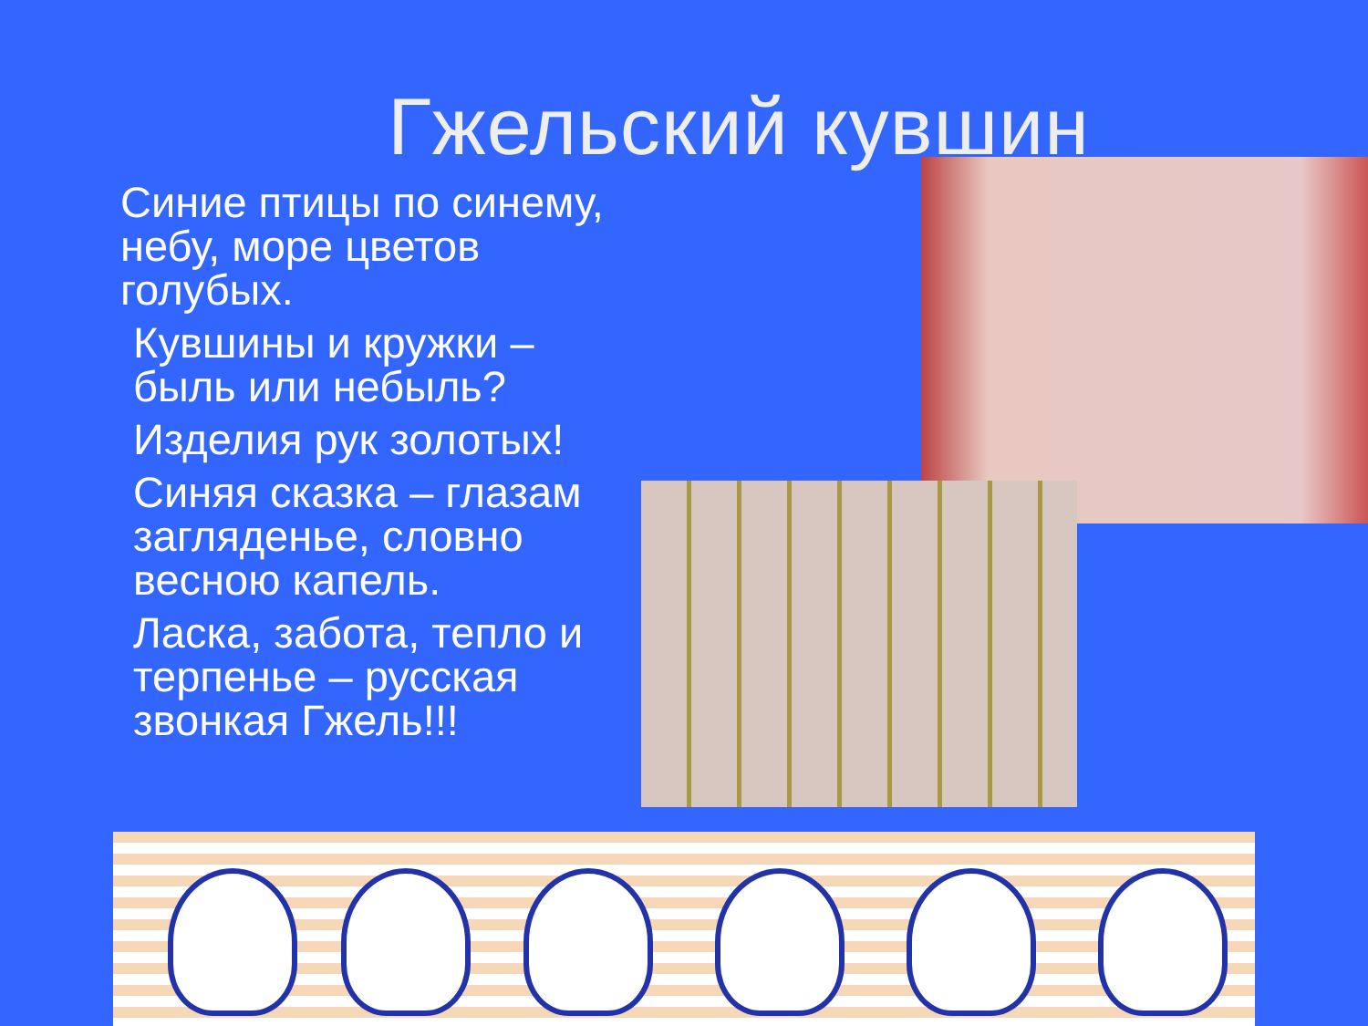Гжельский кувшин
Синие птицы по синему, небу, море цветов голубых.
Кувшины и кружки – быль или небыль?
Изделия рук золотых!
Синяя сказка – глазам загляденье, словно весною капель.
Ласка, забота, тепло и терпенье – русская звонкая Гжель!!!